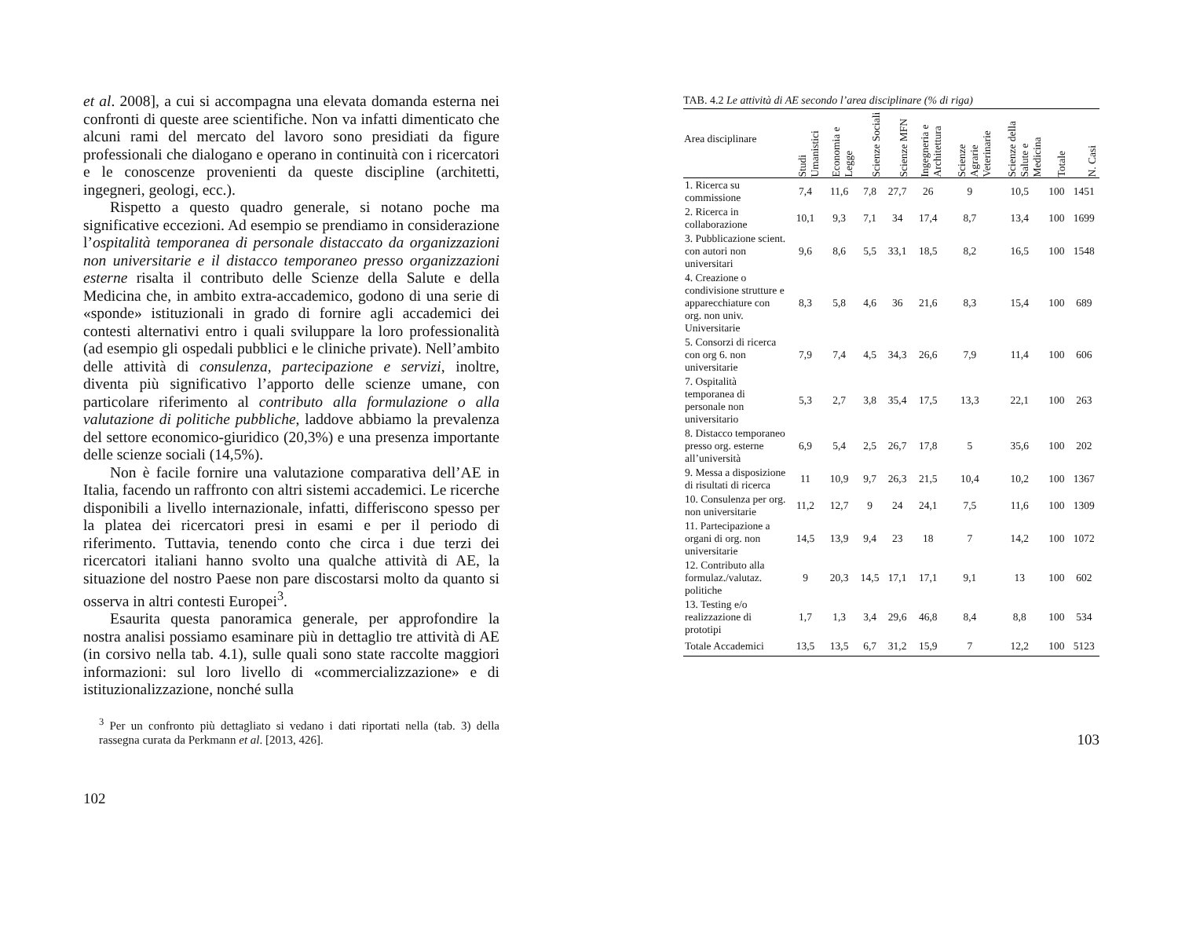et al. 2008], a cui si accompagna una elevata domanda esterna nei confronti di queste aree scientifiche. Non va infatti dimenticato che alcuni rami del mercato del lavoro sono presidiati da figure professionali che dialogano e operano in continuità con i ricercatori e le conoscenze provenienti da queste discipline (architetti, ingegneri, geologi, ecc.).
Rispetto a questo quadro generale, si notano poche ma significative eccezioni. Ad esempio se prendiamo in considerazione l’ospitalità temporanea di personale distaccato da organizzazioni non universitarie e il distacco temporaneo presso organizzazioni esterne risalta il contributo delle Scienze della Salute e della Medicina che, in ambito extra-accademico, godono di una serie di «sponde» istituzionali in grado di fornire agli accademici dei contesti alternativi entro i quali sviluppare la loro professionalità (ad esempio gli ospedali pubblici e le cliniche private). Nell’ambito delle attività di consulenza, partecipazione e servizi, inoltre, diventa più significativo l’apporto delle scienze umane, con particolare riferimento al contributo alla formulazione o alla valutazione di politiche pubbliche, laddove abbiamo la prevalenza del settore economico-giuridico (20,3%) e una presenza importante delle scienze sociali (14,5%).
Non è facile fornire una valutazione comparativa dell’AE in Italia, facendo un raffronto con altri sistemi accademici. Le ricerche disponibili a livello internazionale, infatti, differiscono spesso per la platea dei ricercatori presi in esami e per il periodo di riferimento. Tuttavia, tenendo conto che circa i due terzi dei ricercatori italiani hanno svolto una qualche attività di AE, la situazione del nostro Paese non pare discostarsi molto da quanto si osserva in altri contesti Europei<sup>3</sup>.
Esaurita questa panoramica generale, per approfondire la nostra analisi possiamo esaminare più in dettaglio tre attività di AE (in corsivo nella tab. 4.1), sulle quali sono state raccolte maggiori informazioni: sul loro livello di «commercializzazione» e di istituzionalizzazione, nonché sulla
<sup>3</sup> Per un confronto più dettagliato si vedano i dati riportati nella (tab. 3) della rassegna curata da Perkmann et al. [2013, 426].
102
TAB. 4.2 Le attività di AE secondo l’area disciplinare (% di riga)
| Area disciplinare | Studi Umanistici | Economia e Legge | Scienze Sociali | Scienze MFN | Ingegneria e Architettura | Scienze Agrarie Veterinarie | Scienze della Salute e Medicina | Totale | N. Casi |
| --- | --- | --- | --- | --- | --- | --- | --- | --- | --- |
| 1. Ricerca su commissione | 7,4 | 11,6 | 7,8 | 27,7 | 26 | 9 | 10,5 | 100 | 1451 |
| 2. Ricerca in collaborazione | 10,1 | 9,3 | 7,1 | 34 | 17,4 | 8,7 | 13,4 | 100 | 1699 |
| 3. Pubblicazione scient. con autori non universitari | 9,6 | 8,6 | 5,5 | 33,1 | 18,5 | 8,2 | 16,5 | 100 | 1548 |
| 4. Creazione o condivisione strutture e apparecchiature con org. non univ. Universitarie | 8,3 | 5,8 | 4,6 | 36 | 21,6 | 8,3 | 15,4 | 100 | 689 |
| 5. Consorzi di ricerca con org 6. non universitarie | 7,9 | 7,4 | 4,5 | 34,3 | 26,6 | 7,9 | 11,4 | 100 | 606 |
| 7. Ospitalità temporanea di personale non universitario | 5,3 | 2,7 | 3,8 | 35,4 | 17,5 | 13,3 | 22,1 | 100 | 263 |
| 8. Distacco temporaneo presso org. esterne all’università | 6,9 | 5,4 | 2,5 | 26,7 | 17,8 | 5 | 35,6 | 100 | 202 |
| 9. Messa a disposizione di risultati di ricerca | 11 | 10,9 | 9,7 | 26,3 | 21,5 | 10,4 | 10,2 | 100 | 1367 |
| 10. Consulenza per org. non universitarie | 11,2 | 12,7 | 9 | 24 | 24,1 | 7,5 | 11,6 | 100 | 1309 |
| 11. Partecipazione a organi di org. non universitarie | 14,5 | 13,9 | 9,4 | 23 | 18 | 7 | 14,2 | 100 | 1072 |
| 12. Contributo alla formulaz./valutaz. politiche | 9 | 20,3 | 14,5 | 17,1 | 17,1 | 9,1 | 13 | 100 | 602 |
| 13. Testing e/o realizzazione di prototipi | 1,7 | 1,3 | 3,4 | 29,6 | 46,8 | 8,4 | 8,8 | 100 | 534 |
| Totale Accademici | 13,5 | 13,5 | 6,7 | 31,2 | 15,9 | 7 | 12,2 | 100 | 5123 |
103